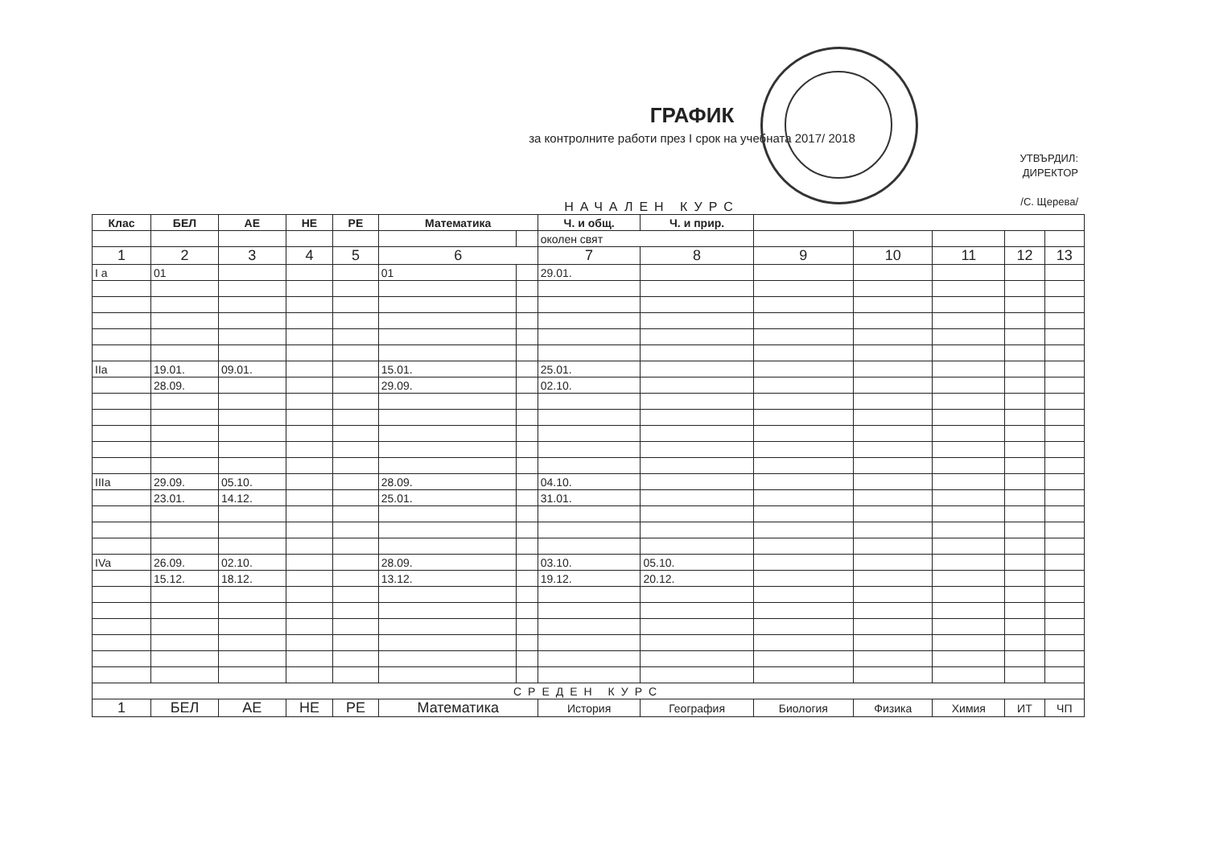ГРАФИК
за контролните работи през I срок на учебната 2017/ 2018
УТВЪРДИЛ:
ДИРЕКТОР
/С. Щерева/
НАЧАЛЕН КУРС
| Клас | БЕЛ | АЕ | НЕ | РЕ | Математика | | Ч. и общ. | Ч. и прир. | | | | | |
| | | | | | | | околен свят | | | | | | |
| 1 | 2 | 3 | 4 | 5 | 6 | | 7 | 8 | 9 | 10 | 11 | 12 | 13 |
| I a | 01 | | | | 01 | | 29.01. | | | | | | |
| IIa | 19.01. | 09.01. | | | 15.01. | | 25.01. | | | | | | |
| | 28.09. | | | | 29.09. | | 02.10. | | | | | | |
| IIIa | 29.09. | 05.10. | | | 28.09. | | 04.10. | | | | | | |
| | 23.01. | 14.12. | | | 25.01. | | 31.01. | | | | | | |
| IVa | 26.09. | 02.10. | | | 28.09. | | 03.10. | 05.10. | | | | | |
| | 15.12. | 18.12. | | | 13.12. | | 19.12. | 20.12. | | | | | |
| СРЕДЕН КУРС | | | | | | | | | | | | | |
| 1 | БЕЛ | АЕ | НЕ | РЕ | Математика | | История | География | Биология | Физика | Химия | ИТ | ЧП |